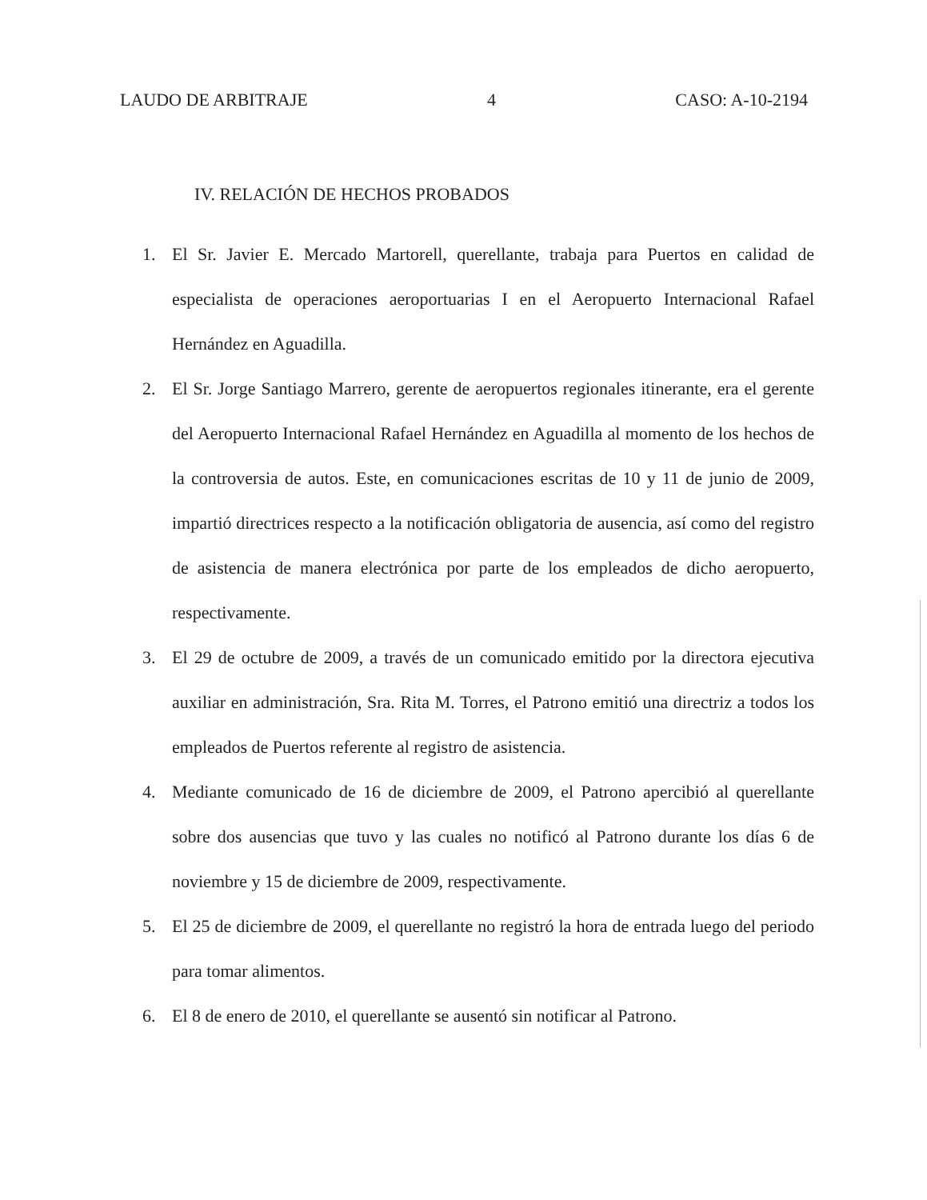LAUDO DE ARBITRAJE 4 CASO: A-10-2194
IV. RELACIÓN DE HECHOS PROBADOS
1. El Sr. Javier E. Mercado Martorell, querellante, trabaja para Puertos en calidad de especialista de operaciones aeroportuarias I en el Aeropuerto Internacional Rafael Hernández en Aguadilla.
2. El Sr. Jorge Santiago Marrero, gerente de aeropuertos regionales itinerante, era el gerente del Aeropuerto Internacional Rafael Hernández en Aguadilla al momento de los hechos de la controversia de autos. Este, en comunicaciones escritas de 10 y 11 de junio de 2009, impartió directrices respecto a la notificación obligatoria de ausencia, así como del registro de asistencia de manera electrónica por parte de los empleados de dicho aeropuerto, respectivamente.
3. El 29 de octubre de 2009, a través de un comunicado emitido por la directora ejecutiva auxiliar en administración, Sra. Rita M. Torres, el Patrono emitió una directriz a todos los empleados de Puertos referente al registro de asistencia.
4. Mediante comunicado de 16 de diciembre de 2009, el Patrono apercibió al querellante sobre dos ausencias que tuvo y las cuales no notificó al Patrono durante los días 6 de noviembre y 15 de diciembre de 2009, respectivamente.
5. El 25 de diciembre de 2009, el querellante no registró la hora de entrada luego del periodo para tomar alimentos.
6. El 8 de enero de 2010, el querellante se ausentó sin notificar al Patrono.